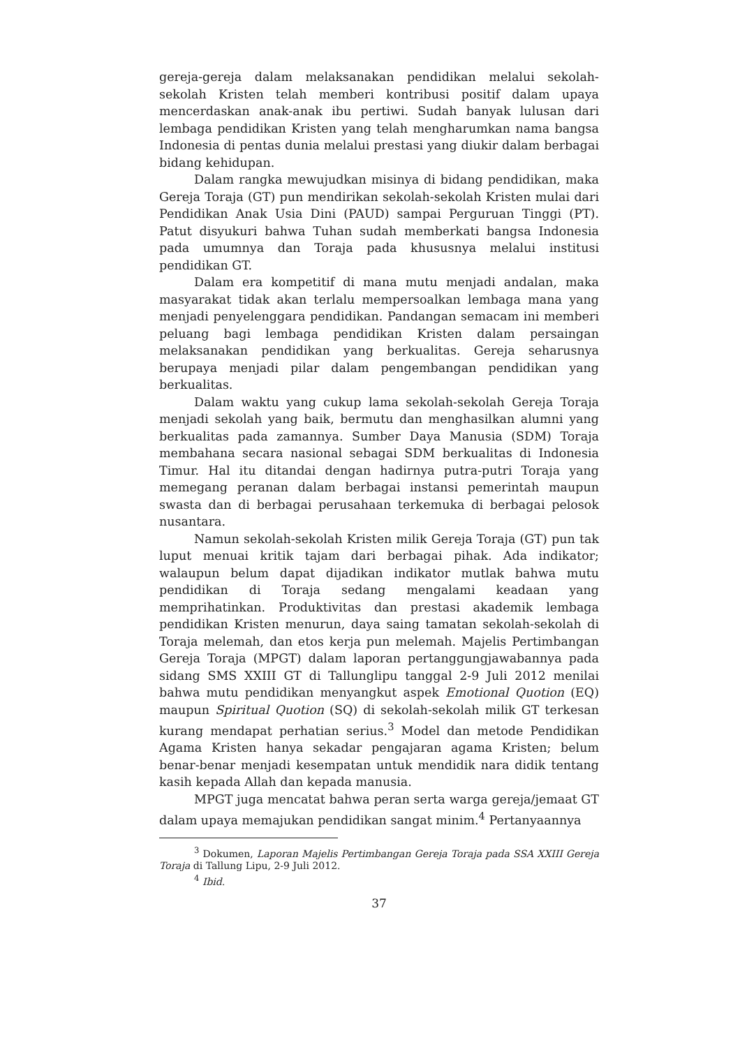gereja-gereja dalam melaksanakan pendidikan melalui sekolah-sekolah Kristen telah memberi kontribusi positif dalam upaya mencerdaskan anak-anak ibu pertiwi. Sudah banyak lulusan dari lembaga pendidikan Kristen yang telah mengharumkan nama bangsa Indonesia di pentas dunia melalui prestasi yang diukir dalam berbagai bidang kehidupan.
Dalam rangka mewujudkan misinya di bidang pendidikan, maka Gereja Toraja (GT) pun mendirikan sekolah-sekolah Kristen mulai dari Pendidikan Anak Usia Dini (PAUD) sampai Perguruan Tinggi (PT). Patut disyukuri bahwa Tuhan sudah memberkati bangsa Indonesia pada umumnya dan Toraja pada khususnya melalui institusi pendidikan GT.
Dalam era kompetitif di mana mutu menjadi andalan, maka masyarakat tidak akan terlalu mempersoalkan lembaga mana yang menjadi penyelenggara pendidikan. Pandangan semacam ini memberi peluang bagi lembaga pendidikan Kristen dalam persaingan melaksanakan pendidikan yang berkualitas. Gereja seharusnya berupaya menjadi pilar dalam pengembangan pendidikan yang berkualitas.
Dalam waktu yang cukup lama sekolah-sekolah Gereja Toraja menjadi sekolah yang baik, bermutu dan menghasilkan alumni yang berkualitas pada zamannya. Sumber Daya Manusia (SDM) Toraja membahana secara nasional sebagai SDM berkualitas di Indonesia Timur. Hal itu ditandai dengan hadirnya putra-putri Toraja yang memegang peranan dalam berbagai instansi pemerintah maupun swasta dan di berbagai perusahaan terkemuka di berbagai pelosok nusantara.
Namun sekolah-sekolah Kristen milik Gereja Toraja (GT) pun tak luput menuai kritik tajam dari berbagai pihak. Ada indikator; walaupun belum dapat dijadikan indikator mutlak bahwa mutu pendidikan di Toraja sedang mengalami keadaan yang memprihatinkan. Produktivitas dan prestasi akademik lembaga pendidikan Kristen menurun, daya saing tamatan sekolah-sekolah di Toraja melemah, dan etos kerja pun melemah. Majelis Pertimbangan Gereja Toraja (MPGT) dalam laporan pertanggungjawabannya pada sidang SMS XXIII GT di Tallunglipu tanggal 2-9 Juli 2012 menilai bahwa mutu pendidikan menyangkut aspek Emotional Quotion (EQ) maupun Spiritual Quotion (SQ) di sekolah-sekolah milik GT terkesan kurang mendapat perhatian serius.<sup>3</sup> Model dan metode Pendidikan Agama Kristen hanya sekadar pengajaran agama Kristen; belum benar-benar menjadi kesempatan untuk mendidik nara didik tentang kasih kepada Allah dan kepada manusia.
MPGT juga mencatat bahwa peran serta warga gereja/jemaat GT dalam upaya memajukan pendidikan sangat minim.<sup>4</sup> Pertanyaannya
<sup>3</sup> Dokumen, Laporan Majelis Pertimbangan Gereja Toraja pada SSA XXIII Gereja Toraja di Tallung Lipu, 2-9 Juli 2012.
<sup>4</sup> Ibid.
37